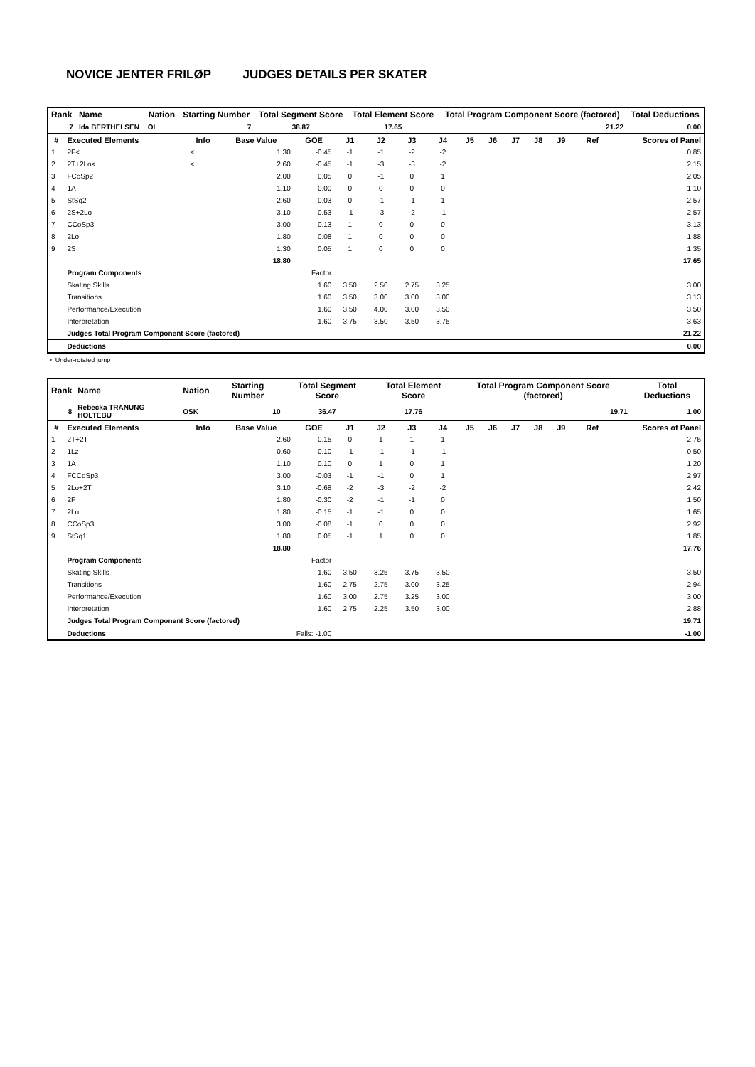NOVICE JENTER FRILØP JUDGES DETAILS PER SKATER
| Rank | Name | Nation | Starting Number | Total Segment Score | Total Element Score | Total Program Component Score (factored) | Total Deductions |
| 7 | Ida BERTHELSEN | OI | 7 | 38.87 | 17.65 | 21.22 | 0.00 |
| # | Executed Elements | Info | Base Value | GOE | J1 | J2 | J3 | J4 | J5 | J6 | J7 | J8 | J9 | Ref | Scores of Panel |
| --- | --- | --- | --- | --- | --- | --- | --- | --- | --- | --- | --- | --- | --- | --- | --- |
| 1 | 2F< | < | 1.30 | -0.45 | -1 | -1 | -2 | -2 | | | | | | | 0.85 |
| 2 | 2T+2Lo< | < | 2.60 | -0.45 | -1 | -3 | -3 | -2 | | | | | | | 2.15 |
| 3 | FCoSp2 | | 2.00 | 0.05 | 0 | -1 | 0 | 1 | | | | | | | 2.05 |
| 4 | 1A | | 1.10 | 0.00 | 0 | 0 | 0 | 0 | | | | | | | 1.10 |
| 5 | StSq2 | | 2.60 | -0.03 | 0 | -1 | -1 | 1 | | | | | | | 2.57 |
| 6 | 2S+2Lo | | 3.10 | -0.53 | -1 | -3 | -2 | -1 | | | | | | | 2.57 |
| 7 | CCoSp3 | | 3.00 | 0.13 | 1 | 0 | 0 | 0 | | | | | | | 3.13 |
| 8 | 2Lo | | 1.80 | 0.08 | 1 | 0 | 0 | 0 | | | | | | | 1.88 |
| 9 | 2S | | 1.30 | 0.05 | 1 | 0 | 0 | 0 | | | | | | | 1.35 |
| | | | 18.80 | | | | | | | | | | | | 17.65 |
| | Program Components | | | Factor | | | | | | | | | | | |
| | Skating Skills | | | 1.60 | 3.50 | 2.50 | 2.75 | 3.25 | | | | | | | 3.00 |
| | Transitions | | | 1.60 | 3.50 | 3.00 | 3.00 | 3.00 | | | | | | | 3.13 |
| | Performance/Execution | | | 1.60 | 3.50 | 4.00 | 3.00 | 3.50 | | | | | | | 3.50 |
| | Interpretation | | | 1.60 | 3.75 | 3.50 | 3.50 | 3.75 | | | | | | | 3.63 |
| | Judges Total Program Component Score (factored) | | | | | | | | | | | | | | 21.22 |
| | Deductions | | | | | | | | | | | | | | 0.00 |
< Under-rotated jump
| Rank | Name | Nation | Starting Number | Total Segment Score | Total Element Score | Total Program Component Score (factored) | Total Deductions |
| 8 | Rebecka TRANUNG HOLTEBU | OSK | 10 | 36.47 | 17.76 | 19.71 | 1.00 |
| # | Executed Elements | Info | Base Value | GOE | J1 | J2 | J3 | J4 | J5 | J6 | J7 | J8 | J9 | Ref | Scores of Panel |
| --- | --- | --- | --- | --- | --- | --- | --- | --- | --- | --- | --- | --- | --- | --- | --- |
| 1 | 2T+2T | | 2.60 | 0.15 | 0 | 1 | 1 | 1 | | | | | | | 2.75 |
| 2 | 1Lz | | 0.60 | -0.10 | -1 | -1 | -1 | -1 | | | | | | | 0.50 |
| 3 | 1A | | 1.10 | 0.10 | 0 | 1 | 0 | 1 | | | | | | | 1.20 |
| 4 | FCCoSp3 | | 3.00 | -0.03 | -1 | -1 | 0 | 1 | | | | | | | 2.97 |
| 5 | 2Lo+2T | | 3.10 | -0.68 | -2 | -3 | -2 | -2 | | | | | | | 2.42 |
| 6 | 2F | | 1.80 | -0.30 | -2 | -1 | -1 | 0 | | | | | | | 1.50 |
| 7 | 2Lo | | 1.80 | -0.15 | -1 | -1 | 0 | 0 | | | | | | | 1.65 |
| 8 | CCoSp3 | | 3.00 | -0.08 | -1 | 0 | 0 | 0 | | | | | | | 2.92 |
| 9 | StSq1 | | 1.80 | 0.05 | -1 | 1 | 0 | 0 | | | | | | | 1.85 |
| | | | 18.80 | | | | | | | | | | | | 17.76 |
| | Program Components | | | Factor | | | | | | | | | | | |
| | Skating Skills | | | 1.60 | 3.50 | 3.25 | 3.75 | 3.50 | | | | | | | 3.50 |
| | Transitions | | | 1.60 | 2.75 | 2.75 | 3.00 | 3.25 | | | | | | | 2.94 |
| | Performance/Execution | | | 1.60 | 3.00 | 2.75 | 3.25 | 3.00 | | | | | | | 3.00 |
| | Interpretation | | | 1.60 | 2.75 | 2.25 | 3.50 | 3.00 | | | | | | | 2.88 |
| | Judges Total Program Component Score (factored) | | | | | | | | | | | | | | 19.71 |
| | Deductions | | | Falls: -1.00 | | | | | | | | | | | -1.00 |